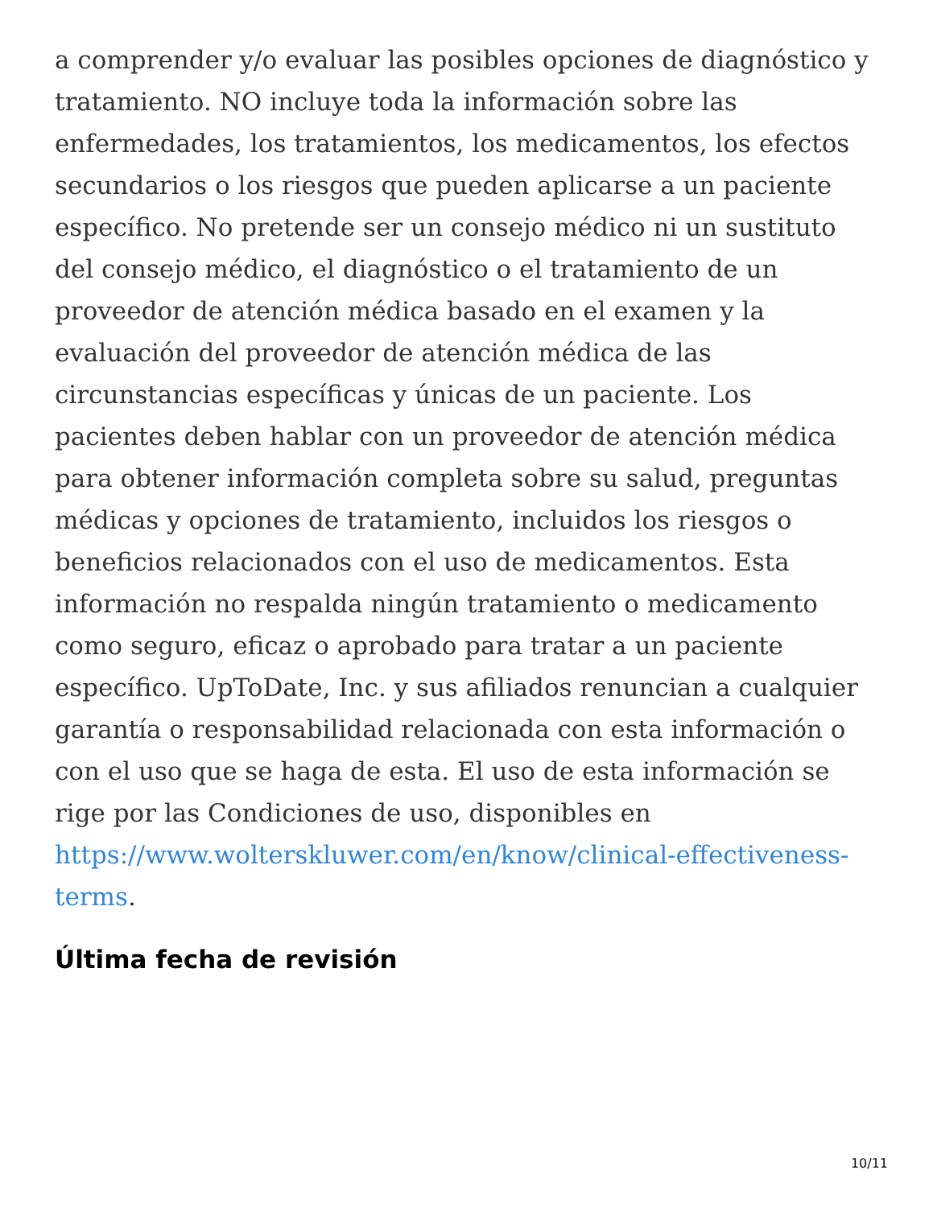a comprender y/o evaluar las posibles opciones de diagnóstico y tratamiento. NO incluye toda la información sobre las enfermedades, los tratamientos, los medicamentos, los efectos secundarios o los riesgos que pueden aplicarse a un paciente específico. No pretende ser un consejo médico ni un sustituto del consejo médico, el diagnóstico o el tratamiento de un proveedor de atención médica basado en el examen y la evaluación del proveedor de atención médica de las circunstancias específicas y únicas de un paciente. Los pacientes deben hablar con un proveedor de atención médica para obtener información completa sobre su salud, preguntas médicas y opciones de tratamiento, incluidos los riesgos o beneficios relacionados con el uso de medicamentos. Esta información no respalda ningún tratamiento o medicamento como seguro, eficaz o aprobado para tratar a un paciente específico. UpToDate, Inc. y sus afiliados renuncian a cualquier garantía o responsabilidad relacionada con esta información o con el uso que se haga de esta. El uso de esta información se rige por las Condiciones de uso, disponibles en https://www.wolterskluwer.com/en/know/clinical-effectiveness-terms.
Última fecha de revisión
10/11